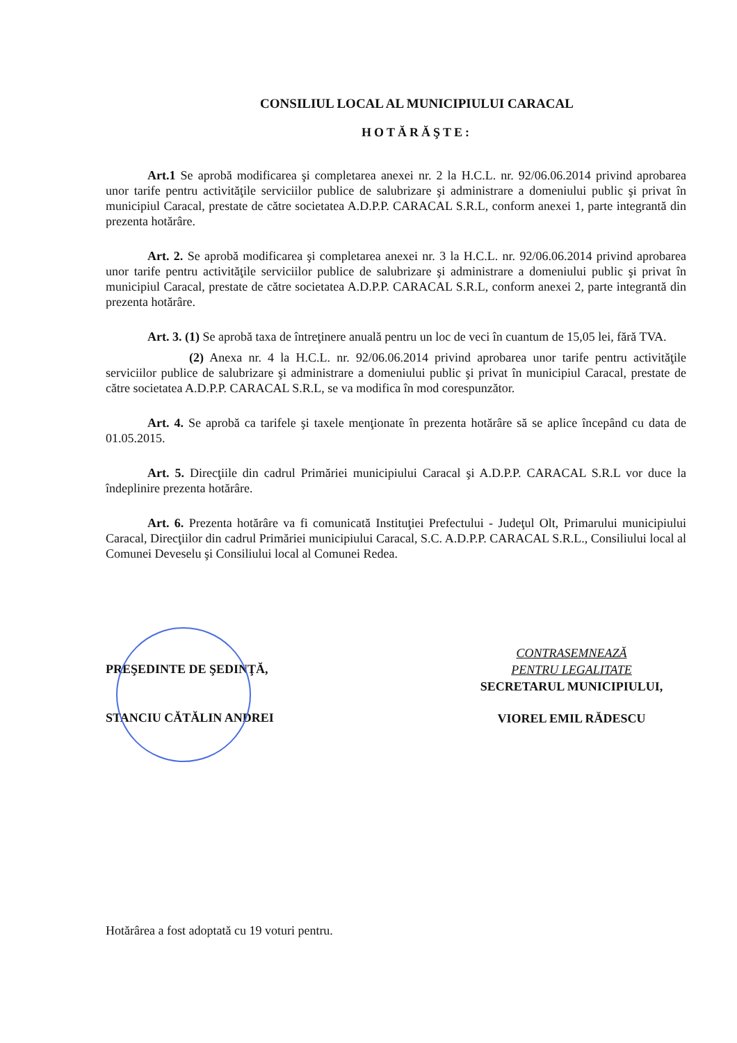CONSILIUL LOCAL AL MUNICIPIULUI CARACAL
HOTĂRĂŞTE:
Art.1 Se aprobă modificarea şi completarea anexei nr. 2 la H.C.L. nr. 92/06.06.2014 privind aprobarea unor tarife pentru activităţile serviciilor publice de salubrizare şi administrare a domeniului public şi privat în municipiul Caracal, prestate de către societatea A.D.P.P. CARACAL S.R.L, conform anexei 1, parte integrantă din prezenta hotărâre.
Art. 2. Se aprobă modificarea şi completarea anexei nr. 3 la H.C.L. nr. 92/06.06.2014 privind aprobarea unor tarife pentru activităţile serviciilor publice de salubrizare şi administrare a domeniului public şi privat în municipiul Caracal, prestate de către societatea A.D.P.P. CARACAL S.R.L, conform anexei 2, parte integrantă din prezenta hotărâre.
Art. 3. (1) Se aprobă taxa de întreţinere anuală pentru un loc de veci în cuantum de 15,05 lei, fără TVA.
(2) Anexa nr. 4 la H.C.L. nr. 92/06.06.2014 privind aprobarea unor tarife pentru activităţile serviciilor publice de salubrizare şi administrare a domeniului public şi privat în municipiul Caracal, prestate de către societatea A.D.P.P. CARACAL S.R.L, se va modifica în mod corespunzător.
Art. 4. Se aprobă ca tarifele şi taxele menţionate în prezenta hotărâre să se aplice începând cu data de 01.05.2015.
Art. 5. Direcţiile din cadrul Primăriei municipiului Caracal şi A.D.P.P. CARACAL S.R.L vor duce la îndeplinire prezenta hotărâre.
Art. 6. Prezenta hotărâre va fi comunicată Instituţiei Prefectului - Judeţul Olt, Primarului municipiului Caracal, Direcţiilor din cadrul Primăriei municipiului Caracal, S.C. A.D.P.P. CARACAL S.R.L., Consiliului local al Comunei Deveselu şi Consiliului local al Comunei Redea.
PREŞEDINTE DE ŞEDINŢĂ,
STANCIU CĂTĂLIN ANDREI
CONTRASEMNEAZĂ
PENTRU LEGALITATE
SECRETARUL MUNICIPIULUI,
VIOREL EMIL RĂDESCU
Hotărârea a fost adoptată cu 19 voturi pentru.